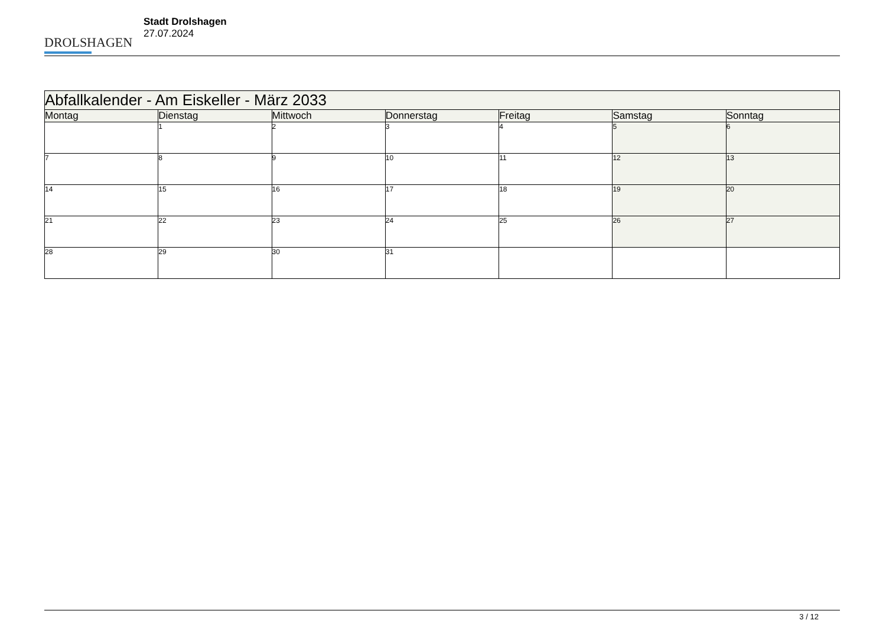DROLSHAGEN
Stadt Drolshagen
27.07.2024
| Abfallkalender - Am Eiskeller - März 2033 | | | | | | |
| Montag | Dienstag | Mittwoch | Donnerstag | Freitag | Samstag | Sonntag |
| | 1 | 2 | 3 | 4 | 5 | 6 |
| 7 | 8 | 9 | 10 | 11 | 12 | 13 |
| 14 | 15 | 16 | 17 | 18 | 19 | 20 |
| 21 | 22 | 23 | 24 | 25 | 26 | 27 |
| 28 | 29 | 30 | 31 | | | |
3 / 12